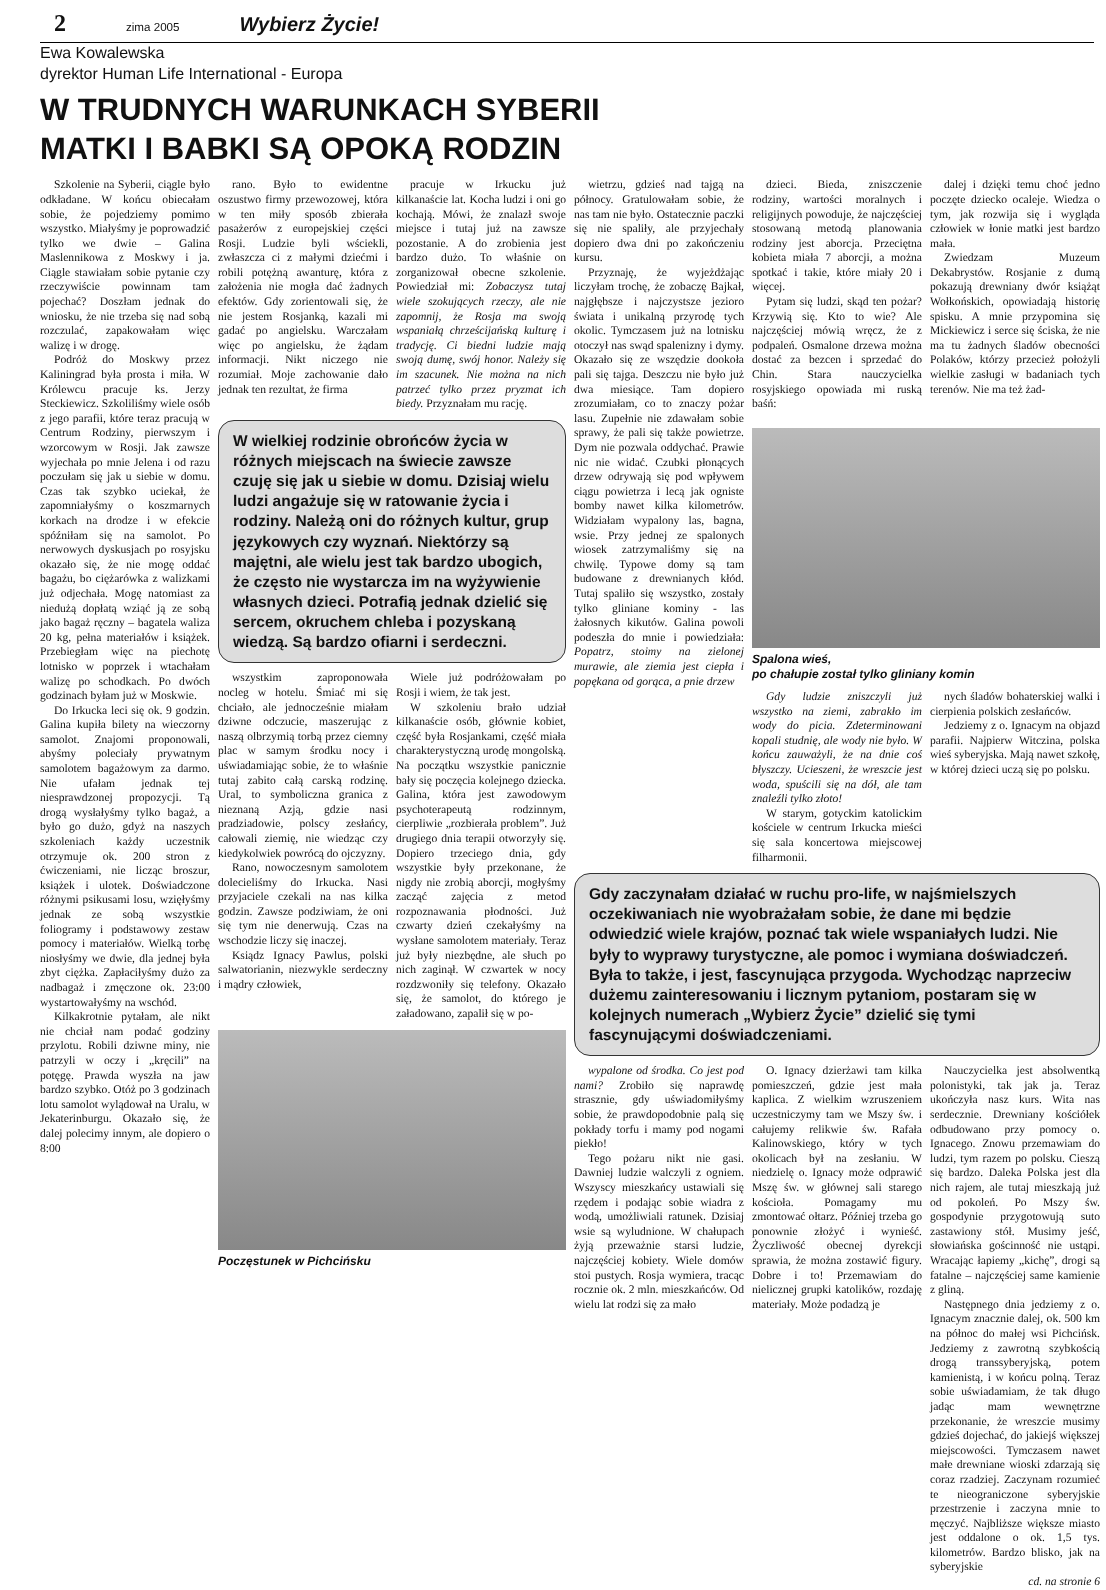2 zima 2005 Wybierz Życie!
Ewa Kowalewska
dyrektor Human Life International - Europa
W TRUDNYCH WARUNKACH SYBERII
MATKI I BABKI SĄ OPOKĄ RODZIN
Szkolenie na Syberii, ciągle było odkładane. W końcu obiecałam sobie, że pojedziemy pomimo wszystko. Miałyśmy je poprowadzić tylko we dwie – Galina Maslennikowa z Moskwy i ja. Ciągle stawiałam sobie pytanie czy rzeczywiście powinnam tam pojechać? Doszłam jednak do wniosku, że nie trzeba się nad sobą rozczulać, zapakowałam więc walizę i w drogę.
Podróż do Moskwy przez Kaliningrad była prosta i miła. W Królewcu pracuje ks. Jerzy Steckiewicz. Szkoliliśmy wiele osób z jego parafii, które teraz pracują w Centrum Rodziny, pierwszym i wzorcowym w Rosji. Jak zawsze wyjechała po mnie Jelena i od razu poczułam się jak u siebie w domu. Czas tak szybko uciekał, że zapomniałyśmy o koszmarnych korkach na drodze i w efekcie spóźniłam się na samolot. Po nerwowych dyskusjach po rosyjsku okazało się, że nie mogę oddać bagażu, bo ciężarówka z walizkami już odjechała. Mogę natomiast za niedużą dopłatą wziąć ją ze sobą jako bagaż ręczny – bagatela waliza 20 kg, pełna materiałów i książek. Przebiegłam więc na piechotę lotnisko w poprzek i wtachałam walizę po schodkach. Po dwóch godzinach byłam już w Moskwie.
Do Irkucka leci się ok. 9 godzin. Galina kupiła bilety na wieczorny samolot. Znajomi proponowali, abyśmy poleciały prywatnym samolotem bagażowym za darmo. Nie ufałam jednak tej niesprawdzonej propozycji. Tą drogą wysłałyśmy tylko bagaż, a było go dużo, gdyż na naszych szkoleniach każdy uczestnik otrzymuje ok. 200 stron z ćwiczeniami, nie licząc broszur, książek i ulotek. Doświadczone różnymi psikusami losu, wzięłyśmy jednak ze sobą wszystkie foliogramy i podstawowy zestaw pomocy i materiałów. Wielką torbę niosłyśmy we dwie, dla jednej była zbyt ciężka. Zapłaciłyśmy dużo za nadbagaż i zmęczone ok. 23:00 wystartowałyśmy na wschód.
Kilkakrotnie pytałam, ale nikt nie chciał nam podać godziny przylotu. Robili dziwne miny, nie patrzyli w oczy i „kręcili” na potęgę. Prawda wyszła na jaw bardzo szybko. Otóż po 3 godzinach lotu samolot wylądował na Uralu, w Jekaterinburgu. Okazało się, że dalej polecimy innym, ale dopiero o 8:00
rano. Było to ewidentne oszustwo firmy przewozowej, która w ten miły sposób zbierała pasażerów z europejskiej części Rosji. Ludzie byli wściekli, zwłaszcza ci z małymi dziećmi i robili potężną awanturę, która z założenia nie mogła dać żadnych efektów. Gdy zorientowali się, że nie jestem Rosjanką, kazali mi gadać po angielsku. Warczałam więc po angielsku, że żądam informacji. Nikt niczego nie rozumiał. Moje zachowanie dało jednak ten rezultat, że firma
pracuje w Irkucku już kilkanaście lat. Kocha ludzi i oni go kochają. Mówi, że znalazł swoje miejsce i tutaj już na zawsze pozostanie. A do zrobienia jest bardzo dużo. To właśnie on zorganizował obecne szkolenie. Powiedział mi: Zobaczysz tutaj wiele szokujących rzeczy, ale nie zapomnij, że Rosja ma swoją wspaniałą chrześcijańską kulturę i tradycję. Ci biedni ludzie mają swoją dumę, swój honor. Należy się im szacunek. Nie można na nich patrzeć tylko przez pryzmat ich biedy. Przyznałam mu rację.
W wielkiej rodzinie obrońców życia w różnych miejscach na świecie zawsze czuję się jak u siebie w domu. Dzisiaj wielu ludzi angażuje się w ratowanie życia i rodziny. Należą oni do różnych kultur, grup językowych czy wyznań. Niektórzy są majętni, ale wielu jest tak bardzo ubogich, że często nie wystarcza im na wyżywienie własnych dzieci. Potrafią jednak dzielić się sercem, okruchem chleba i pozyskaną wiedzą. Są bardzo ofiarni i serdeczni.
wszystkim zaproponowała nocleg w hotelu. Śmiać mi się chciało, ale jednocześnie miałam dziwne odczucie, maszerując z naszą olbrzymią torbą przez ciemny plac w samym środku nocy i uświadamiając sobie, że to właśnie tutaj zabito całą carską rodzinę. Ural, to symboliczna granica z nieznaną Azją, gdzie nasi pradziadowie, polscy zesłańcy, całowali ziemię, nie wiedząc czy kiedykolwiek powrócą do ojczyzny.
Rano, nowoczesnym samolotem dolecieliśmy do Irkucka. Nasi przyjaciele czekali na nas kilka godzin. Zawsze podziwiam, że oni się tym nie denerwują. Czas na wschodzie liczy się inaczej.
Ksiądz Ignacy Pawlus, polski salwatorianin, niezwykle serdeczny i mądry człowiek,
Wiele już podróżowałam po Rosji i wiem, że tak jest.
W szkoleniu brało udział kilkanaście osób, głównie kobiet, część była Rosjankami, część miała charakterystyczną urodę mongolską. Na początku wszystkie panicznie bały się poczęcia kolejnego dziecka. Galina, która jest zawodowym psychoterapeutą rodzinnym, cierpliwie „rozbierała problem”. Już drugiego dnia terapii otworzyły się. Dopiero trzeciego dnia, gdy wszystkie były przekonane, że nigdy nie zrobią aborcji, mogłyśmy zacząć zajęcia z metod rozpoznawania płodności. Już czwarty dzień czekałyśmy na wysłane samolotem materiały. Teraz już były niezbędne, ale słuch po nich zaginął. W czwartek w nocy rozdzwoniły się telefony. Okazało się, że samolot, do którego je załadowano, zapalił się w po-
Poczęstunek w Pichcińsku
wietrzu, gdzieś nad tajgą na północy. Gratulowałam sobie, że nas tam nie było. Ostatecznie paczki się nie spaliły, ale przyjechały dopiero dwa dni po zakończeniu kursu.
Przyznaję, że wyjeżdżając liczyłam trochę, że zobaczę Bajkał, najgłębsze i najczystsze jezioro świata i unikalną przyrodę tych okolic. Tymczasem już na lotnisku otoczył nas swąd spalenizny i dymy. Okazało się ze wszędzie dookoła pali się tajga. Deszczu nie było już dwa miesiące. Tam dopiero zrozumiałam, co to znaczy pożar lasu. Zupełnie nie zdawałam sobie sprawy, że pali się także powietrze. Dym nie pozwala oddychać. Prawie nic nie widać. Czubki płonących drzew odrywają się pod wpływem ciągu powietrza i lecą jak ogniste bomby nawet kilka kilometrów. Widziałam wypalony las, bagna, wsie. Przy jednej ze spalonych wiosek zatrzymaliśmy się na chwilę. Typowe domy są tam budowane z drewnianych kłód. Tutaj spaliło się wszystko, zostały tylko gliniane kominy - las żałosnych kikutów. Galina powoli podeszła do mnie i powiedziała: Popatrz, stoimy na zielonej murawie, ale ziemia jest ciepła i popękana od gorąca, a pnie drzew
dzieci. Bieda, zniszczenie rodziny, wartości moralnych i religijnych powoduje, że najczęściej stosowaną metodą planowania rodziny jest aborcja. Przeciętna kobieta miała 7 aborcji, a można spotkać i takie, które miały 20 i więcej.
Pytam się ludzi, skąd ten pożar? Krzywią się. Kto to wie? Ale najczęściej mówią wręcz, że z podpaleń. Osmalone drzewa można dostać za bezcen i sprzedać do Chin. Stara nauczycielka rosyjskiego opowiada mi ruską baśń:
dalej i dzięki temu choć jedno poczęte dziecko ocaleje. Wiedza o tym, jak rozwija się i wygląda człowiek w łonie matki jest bardzo mała.
Zwiedzam Muzeum Dekabrystów. Rosjanie z dumą pokazują drewniany dwór książąt Wołkońskich, opowiadają historię spisku. A mnie przypomina się Mickiewicz i serce się ściska, że nie ma tu żadnych śladów obecności Polaków, którzy przecież położyli wielkie zasługi w badaniach tych terenów. Nie ma też żad-
Spalona wieś,
po chałupie został tylko gliniany komin
Gdy ludzie zniszczyli już wszystko na ziemi, zabrakło im wody do picia. Zdeterminowani kopali studnię, ale wody nie było. W końcu zauważyli, że na dnie coś błyszczy. Ucieszeni, że wreszcie jest woda, spuścili się na dół, ale tam znaleźli tylko złoto!
W starym, gotyckim katolickim kościele w centrum Irkucka mieści się sala koncertowa miejscowej filharmonii.
nych śladów bohaterskiej walki i cierpienia polskich zesłańców.
Jedziemy z o. Ignacym na objazd parafii. Najpierw Witczina, polska wieś syberyjska. Mają nawet szkołę, w której dzieci uczą się po polsku.
Gdy zaczynałam działać w ruchu pro-life, w najśmielszych oczekiwaniach nie wyobrażałam sobie, że dane mi będzie odwiedzić wiele krajów, poznać tak wiele wspaniałych ludzi. Nie były to wyprawy turystyczne, ale pomoc i wymiana doświadczeń. Była to także, i jest, fascynująca przygoda. Wychodząc naprzeciw dużemu zainteresowaniu i licznym pytaniom, postaram się w kolejnych numerach „Wybierz Życie” dzielić się tymi fascynującymi doświadczeniami.
wypalone od środka. Co jest pod nami? Zrobiło się naprawdę strasznie, gdy uświadomiłyśmy sobie, że prawdopodobnie palą się pokłady torfu i mamy pod nogami piekło!
Tego pożaru nikt nie gasi. Dawniej ludzie walczyli z ogniem. Wszyscy mieszkańcy ustawiali się rzędem i podając sobie wiadra z wodą, umożliwiali ratunek. Dzisiaj wsie są wyludnione. W chałupach żyją przeważnie starsi ludzie, najczęściej kobiety. Wiele domów stoi pustych. Rosja wymiera, tracąc rocznie ok. 2 mln. mieszkańców. Od wielu lat rodzi się za mało
O. Ignacy dzierżawi tam kilka pomieszczeń, gdzie jest mała kaplica. Z wielkim wzruszeniem uczestniczymy tam we Mszy św. i całujemy relikwie św. Rafała Kalinowskiego, który w tych okolicach był na zesłaniu. W niedzielę o. Ignacy może odprawić Mszę św. w głównej sali starego kościoła. Pomagamy mu zmontować ołtarz. Później trzeba go ponownie złożyć i wynieść. Życzliwość obecnej dyrekcji sprawia, że można zostawić figury. Dobre i to! Przemawiam do nielicznej grupki katolików, rozdaję materiały. Może podadzą je
Nauczycielka jest absolwentką polonistyki, tak jak ja. Teraz ukończyła nasz kurs. Wita nas serdecznie. Drewniany kościółek odbudowano przy pomocy o. Ignacego. Znowu przemawiam do ludzi, tym razem po polsku. Cieszą się bardzo. Daleka Polska jest dla nich rajem, ale tutaj mieszkają już od pokoleń. Po Mszy św. gospodynie przygotowują suto zastawiony stół. Musimy jeść, słowiańska gościnność nie ustąpi. Wracając łapiemy „kichę”, drogi są fatalne – najczęściej same kamienie z gliną.
Następnego dnia jedziemy z o. Ignacym znacznie dalej, ok. 500 km na północ do małej wsi Pichcińsk. Jedziemy z zawrotną szybkością drogą transsyberyjską, potem kamienistą, i w końcu polną. Teraz sobie uświadamiam, że tak długo jadąc mam wewnętrzne przekonanie, że wreszcie musimy gdzieś dojechać, do jakiejś większej miejscowości. Tymczasem nawet małe drewniane wioski zdarzają się coraz rzadziej. Zaczynam rozumieć te nieograniczone syberyjskie przestrzenie i zaczyna mnie to męczyć. Najbliższe większe miasto jest oddalone o ok. 1,5 tys. kilometrów. Bardzo blisko, jak na syberyjskie
cd. na stronie 6